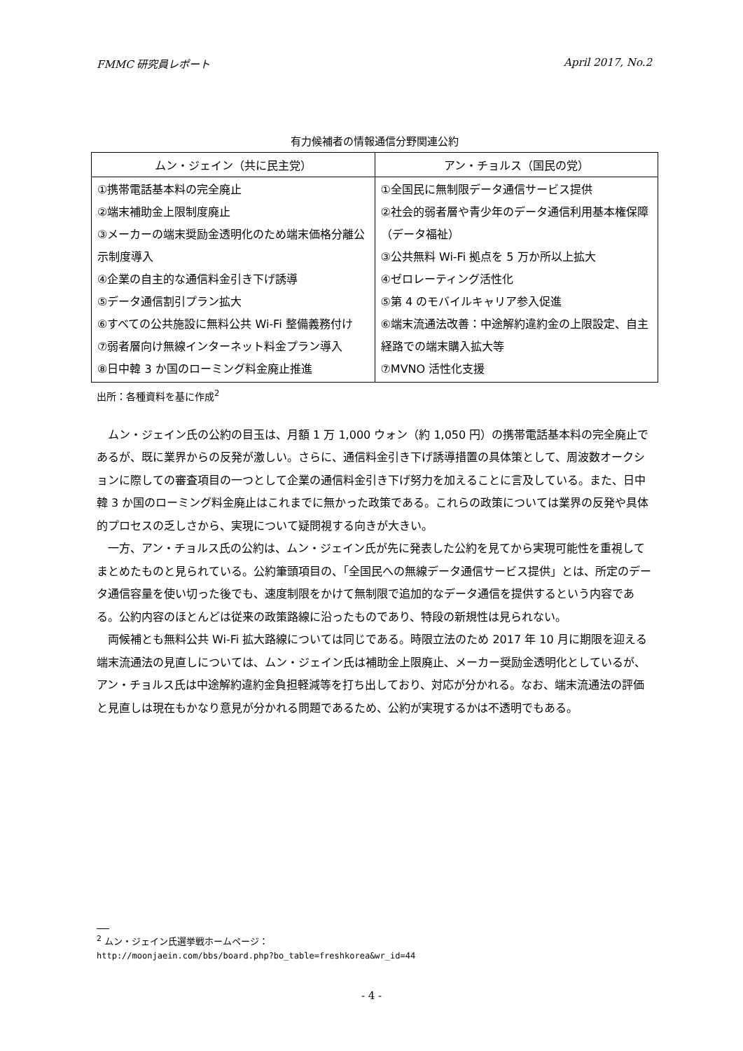FMMC 研究員レポート April 2017, No.2
有力候補者の情報通信分野関連公約
| ムン・ジェイン（共に民主党） | アン・チョルス（国民の党） |
| --- | --- |
| ①携帯電話基本料の完全廃止 ②端末補助金上限制度廃止 ③メーカーの端末奨励金透明化のため端末価格分離公示制度導入 ④企業の自主的な通信料金引き下げ誘導 ⑤データ通信割引プラン拡大 ⑥すべての公共施設に無料公共 Wi-Fi 整備義務付け ⑦弱者層向け無線インターネット料金プラン導入 ⑧日中韓 3 か国のローミング料金廃止推進 | ①全国民に無制限データ通信サービス提供 ②社会的弱者層や青少年のデータ通信利用基本権保障（データ福祉） ③公共無料 Wi-Fi 拠点を 5 万か所以上拡大 ④ゼロレーティング活性化 ⑤第 4 のモバイルキャリア参入促進 ⑥端末流通法改善：中途解約違約金の上限設定、自主経路での端末購入拡大等 ⑦MVNO 活性化支援 |
出所：各種資料を基に作成<sup>2</sup>
ムン・ジェイン氏の公約の目玉は、月額 1 万 1,000 ウォン（約 1,050 円）の携帯電話基本料の完全廃止であるが、既に業界からの反発が激しい。さらに、通信料金引き下げ誘導措置の具体策として、周波数オークションに際しての審査項目の一つとして企業の通信料金引き下げ努力を加えることに言及している。また、日中韓 3 か国のローミング料金廃止はこれまでに無かった政策である。これらの政策については業界の反発や具体的プロセスの乏しさから、実現について疑問視する向きが大きい。
一方、アン・チョルス氏の公約は、ムン・ジェイン氏が先に発表した公約を見てから実現可能性を重視してまとめたものと見られている。公約筆頭項目の、「全国民への無線データ通信サービス提供」とは、所定のデータ通信容量を使い切った後でも、速度制限をかけて無制限で追加的なデータ通信を提供するという内容である。公約内容のほとんどは従来の政策路線に沿ったものであり、特段の新規性は見られない。
両候補とも無料公共 Wi-Fi 拡大路線については同じである。時限立法のため 2017 年 10 月に期限を迎える端末流通法の見直しについては、ムン・ジェイン氏は補助金上限廃止、メーカー奨励金透明化としているが、アン・チョルス氏は中途解約違約金負担軽減等を打ち出しており、対応が分かれる。なお、端末流通法の評価と見直しは現在もかなり意見が分かれる問題であるため、公約が実現するかは不透明でもある。
<sup>2</sup> ムン・ジェイン氏選挙戦ホームページ：
http://moonjaein.com/bbs/board.php?bo_table=freshkorea&wr_id=44
- 4 -